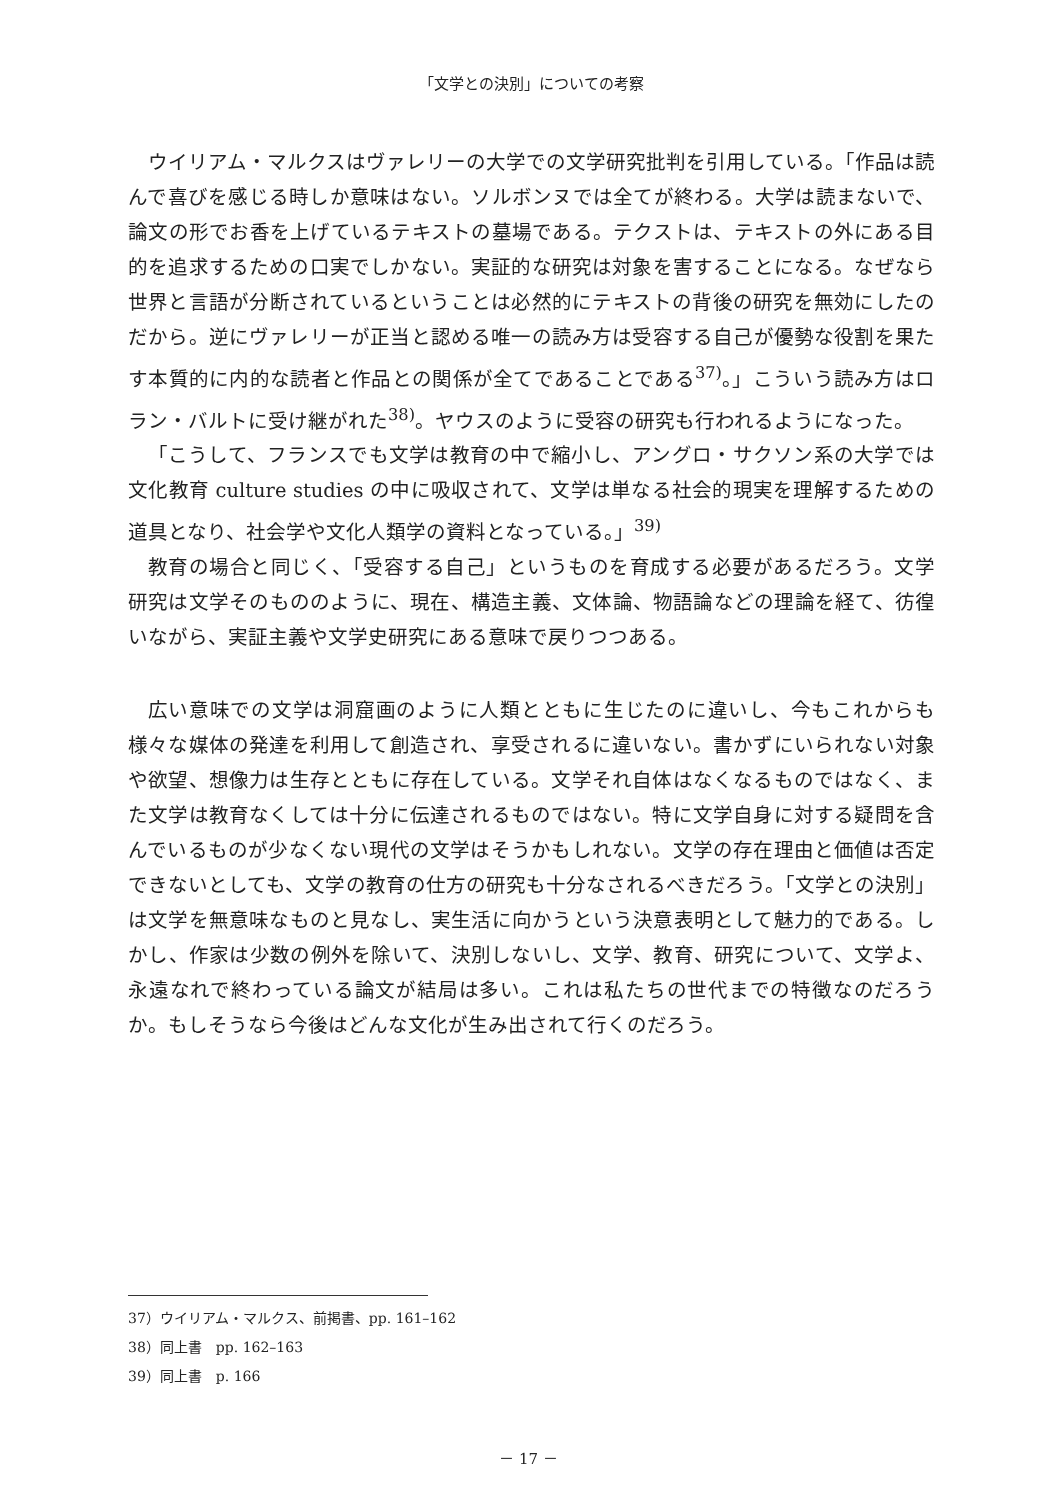「文学との決別」についての考察
ウイリアム・マルクスはヴァレリーの大学での文学研究批判を引用している。「作品は読んで喜びを感じる時しか意味はない。ソルボンヌでは全てが終わる。大学は読まないで、論文の形でお香を上げているテキストの墓場である。テクストは、テキストの外にある目的を追求するための口実でしかない。実証的な研究は対象を害することになる。なぜなら世界と言語が分断されているということは必然的にテキストの背後の研究を無効にしたのだから。逆にヴァレリーが正当と認める唯一の読み方は受容する自己が優勢な役割を果たす本質的に内的な読者と作品との関係が全てであることである<sup>37)</sup>。」こういう読み方はロラン・バルトに受け継がれた<sup>38)</sup>。ヤウスのように受容の研究も行われるようになった。
「こうして、フランスでも文学は教育の中で縮小し、アングロ・サクソン系の大学では文化教育 culture studies の中に吸収されて、文学は単なる社会的現実を理解するための道具となり、社会学や文化人類学の資料となっている。」<sup>39)</sup>
教育の場合と同じく、「受容する自己」というものを育成する必要があるだろう。文学研究は文学そのもののように、現在、構造主義、文体論、物語論などの理論を経て、彷徨いながら、実証主義や文学史研究にある意味で戻りつつある。
広い意味での文学は洞窟画のように人類とともに生じたのに違いし、今もこれからも様々な媒体の発達を利用して創造され、享受されるに違いない。書かずにいられない対象や欲望、想像力は生存とともに存在している。文学それ自体はなくなるものではなく、また文学は教育なくしては十分に伝達されるものではない。特に文学自身に対する疑問を含んでいるものが少なくない現代の文学はそうかもしれない。文学の存在理由と価値は否定できないとしても、文学の教育の仕方の研究も十分なされるべきだろう。「文学との決別」は文学を無意味なものと見なし、実生活に向かうという決意表明として魅力的である。しかし、作家は少数の例外を除いて、決別しないし、文学、教育、研究について、文学よ、永遠なれで終わっている論文が結局は多い。これは私たちの世代までの特徴なのだろうか。もしそうなら今後はどんな文化が生み出されて行くのだろう。
37）ウイリアム・マルクス、前掲書、pp. 161–162
38）同上書　pp. 162–163
39）同上書　p. 166
－ 17 －